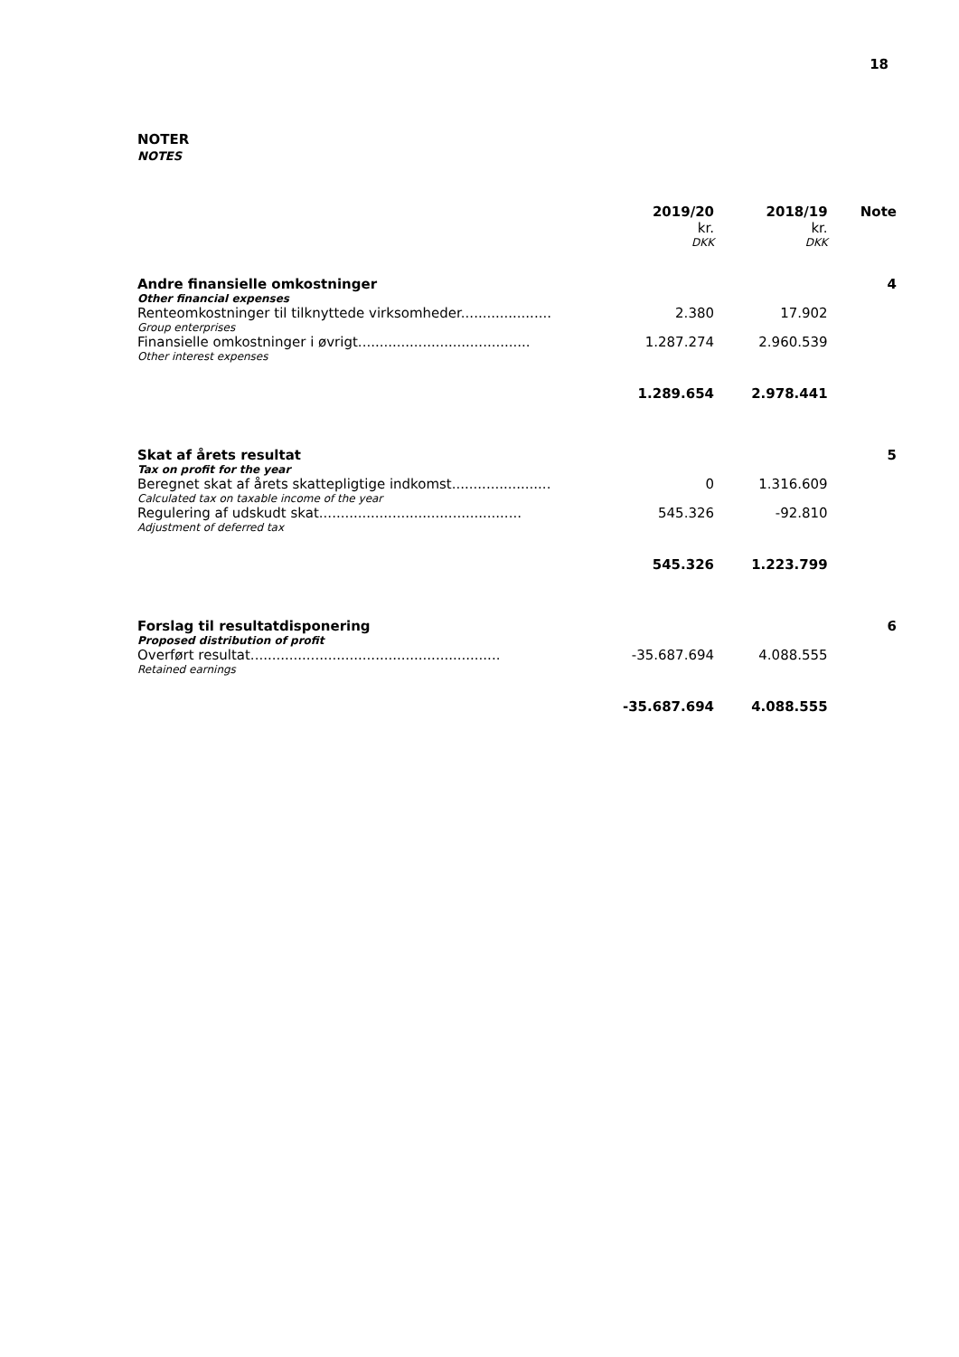18
NOTER
NOTES
| | 2019/20 | 2018/19 | Note |
| --- | --- | --- | --- |
| | kr. | kr. | |
| | DKK | DKK | |
| Andre finansielle omkostninger | | | 4 |
| Other financial expenses | | | |
| Renteomkostninger til tilknyttede virksomheder..................... | 2.380 | 17.902 | |
| Group enterprises | | | |
| Finansielle omkostninger i øvrigt........................................ | 1.287.274 | 2.960.539 | |
| Other interest expenses | | | |
| | 1.289.654 | 2.978.441 | |
| Skat af årets resultat | | | 5 |
| Tax on profit for the year | | | |
| Beregnet skat af årets skattepligtige indkomst....................... | 0 | 1.316.609 | |
| Calculated tax on taxable income of the year | | | |
| Regulering af udskudt skat............................................... | 545.326 | -92.810 | |
| Adjustment of deferred tax | | | |
| | 545.326 | 1.223.799 | |
| Forslag til resultatdisponering | | | 6 |
| Proposed distribution of profit | | | |
| Overført resultat.......................................................... | -35.687.694 | 4.088.555 | |
| Retained earnings | | | |
| | -35.687.694 | 4.088.555 | |